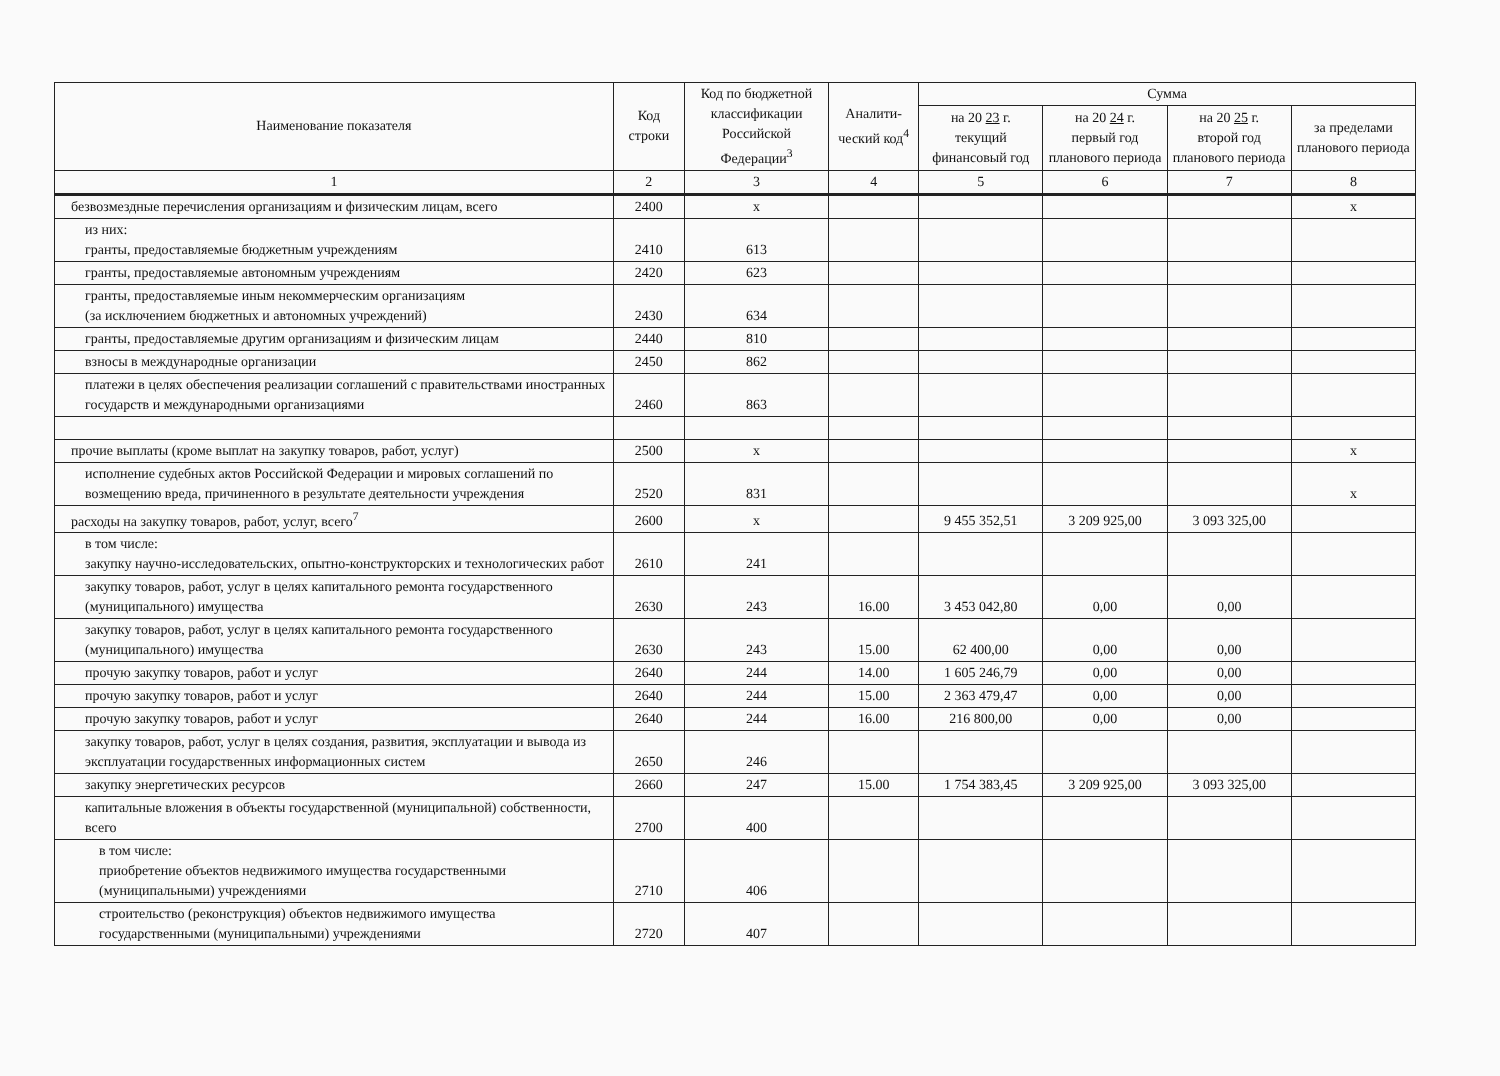| Наименование показателя | Код строки | Код по бюджетной классификации Российской Федерации<sup>3</sup> | Аналити-ческий код<sup>4</sup> | Сумма | | | |
| --- | --- | --- | --- | --- | --- | --- | --- |
| | | | | на 20 23 г. текущий финансовый год | на 20 24 г. первый год планового периода | на 20 25 г. второй год планового периода | за пределами планового периода |
| 1 | 2 | 3 | 4 | 5 | 6 | 7 | 8 |
| безвозмездные перечисления организациям и физическим лицам, всего | 2400 | x | | | | | x |
| из них: гранты, предоставляемые бюджетным учреждениям | 2410 | 613 | | | | | |
| гранты, предоставляемые автономным учреждениям | 2420 | 623 | | | | | |
| гранты, предоставляемые иным некоммерческим организациям (за исключением бюджетных и автономных учреждений) | 2430 | 634 | | | | | |
| гранты, предоставляемые другим организациям и физическим лицам | 2440 | 810 | | | | | |
| взносы в международные организации | 2450 | 862 | | | | | |
| платежи в целях обеспечения реализации соглашений с правительствами иностранных государств и международными организациями | 2460 | 863 | | | | | |
| прочие выплаты (кроме выплат на закупку товаров, работ, услуг) | 2500 | x | | | | | x |
| исполнение судебных актов Российской Федерации и мировых соглашений по возмещению вреда, причиненного в результате деятельности учреждения | 2520 | 831 | | | | | x |
| расходы на закупку товаров, работ, услуг, всего<sup>7</sup> | 2600 | x | | 9 455 352,51 | 3 209 925,00 | 3 093 325,00 | |
| в том числе: закупку научно-исследовательских, опытно-конструкторских и технологических работ | 2610 | 241 | | | | | |
| закупку товаров, работ, услуг в целях капитального ремонта государственного (муниципального) имущества | 2630 | 243 | 16.00 | 3 453 042,80 | 0,00 | 0,00 | |
| закупку товаров, работ, услуг в целях капитального ремонта государственного (муниципального) имущества | 2630 | 243 | 15.00 | 62 400,00 | 0,00 | 0,00 | |
| прочую закупку товаров, работ и услуг | 2640 | 244 | 14.00 | 1 605 246,79 | 0,00 | 0,00 | |
| прочую закупку товаров, работ и услуг | 2640 | 244 | 15.00 | 2 363 479,47 | 0,00 | 0,00 | |
| прочую закупку товаров, работ и услуг | 2640 | 244 | 16.00 | 216 800,00 | 0,00 | 0,00 | |
| закупку товаров, работ, услуг в целях создания, развития, эксплуатации и вывода из эксплуатации государственных информационных систем | 2650 | 246 | | | | | |
| закупку энергетических ресурсов | 2660 | 247 | 15.00 | 1 754 383,45 | 3 209 925,00 | 3 093 325,00 | |
| капитальные вложения в объекты государственной (муниципальной) собственности, всего | 2700 | 400 | | | | | |
| в том числе: приобретение объектов недвижимого имущества государственными (муниципальными) учреждениями | 2710 | 406 | | | | | |
| строительство (реконструкция) объектов недвижимого имущества государственными (муниципальными) учреждениями | 2720 | 407 | | | | | |